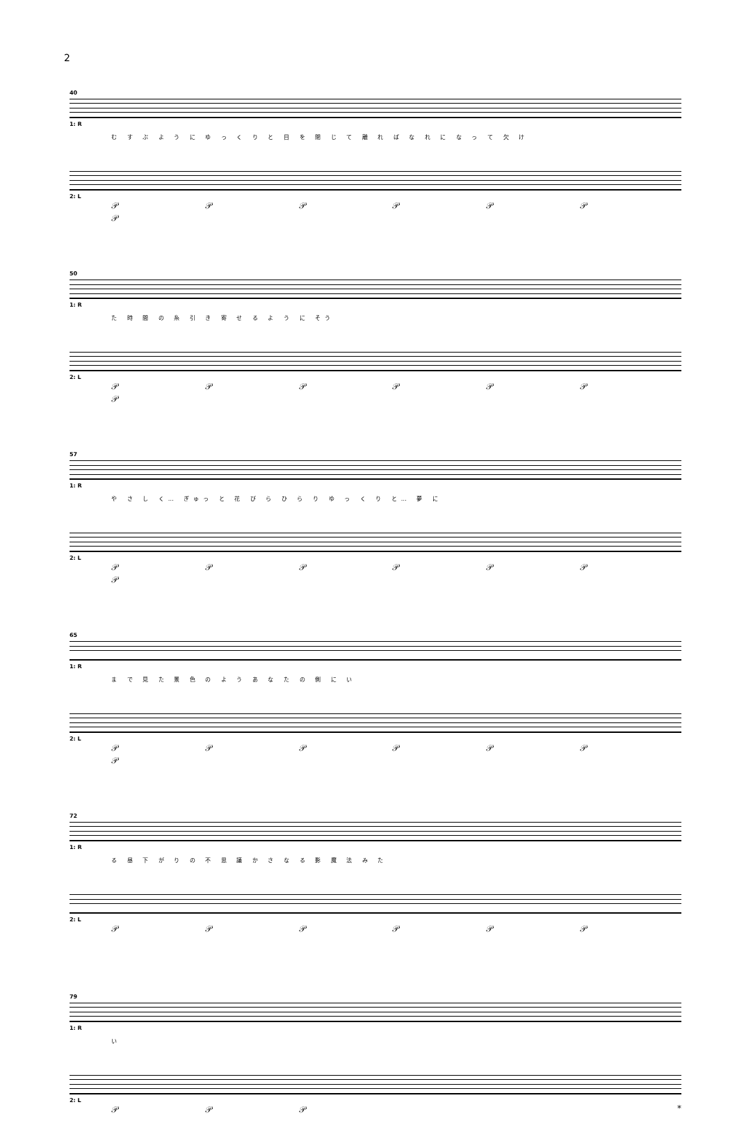2
40
1: R
む す ぶ よ う に ゆ っ く り と 目 を 閉 じ て 離 れ ば な れ に な っ て 欠 け
2: L
𝒫 𝒫 𝒫 𝒫 𝒫 𝒫 𝒫
50
1: R
た 時 間 の 糸 引 き 寄 せ る よ う に そう
2: L
𝒫 𝒫 𝒫 𝒫 𝒫 𝒫 𝒫
57
1: R
や さ し く… ぎゅっ と 花 び ら ひ ら り ゆ っ く り と… 夢 に
2: L
𝒫 𝒫 𝒫 𝒫 𝒫 𝒫 𝒫
65
1: R
ま で 見 た 景 色 の よ う あ な た の 側 に い
2: L
𝒫 𝒫 𝒫 𝒫 𝒫 𝒫 𝒫
72
1: R
る 昼 下 が り の 不 思 議 か さ な る 影 魔 法 み た
2: L
𝒫 𝒫 𝒫 𝒫 𝒫 𝒫
79
1: R
い
2: L
𝒫 𝒫 𝒫 *